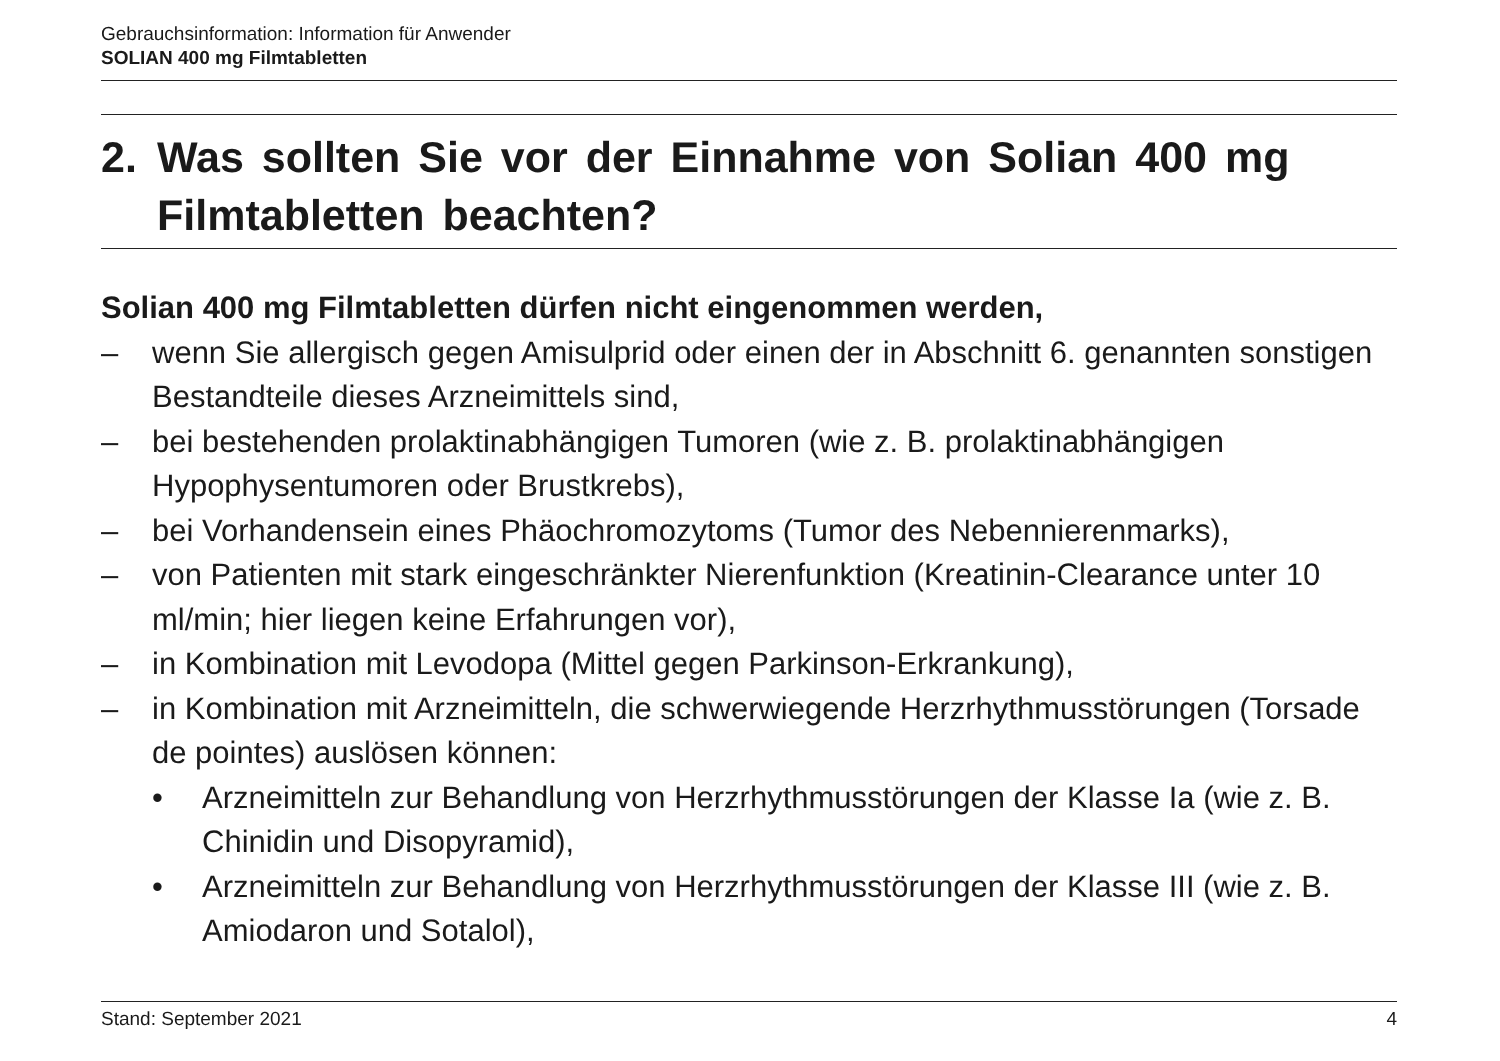Gebrauchsinformation: Information für Anwender
SOLIAN 400 mg Filmtabletten
2. Was sollten Sie vor der Einnahme von Solian 400 mg Filmtabletten beachten?
Solian 400 mg Filmtabletten dürfen nicht eingenommen werden,
– wenn Sie allergisch gegen Amisulprid oder einen der in Abschnitt 6. genannten sonstigen Bestandteile dieses Arzneimittels sind,
– bei bestehenden prolaktinabhängigen Tumoren (wie z. B. prolaktinabhängigen Hypophysentumoren oder Brustkrebs),
– bei Vorhandensein eines Phäochromozytoms (Tumor des Nebennierenmarks),
– von Patienten mit stark eingeschränkter Nierenfunktion (Kreatinin-Clearance unter 10 ml/min; hier liegen keine Erfahrungen vor),
– in Kombination mit Levodopa (Mittel gegen Parkinson-Erkrankung),
– in Kombination mit Arzneimitteln, die schwerwiegende Herzrhythmusstörungen (Torsade de pointes) auslösen können:
• Arzneimitteln zur Behandlung von Herzrhythmusstörungen der Klasse Ia (wie z. B. Chinidin und Disopyramid),
• Arzneimitteln zur Behandlung von Herzrhythmusstörungen der Klasse III (wie z. B. Amiodaron und Sotalol),
Stand: September 2021 4